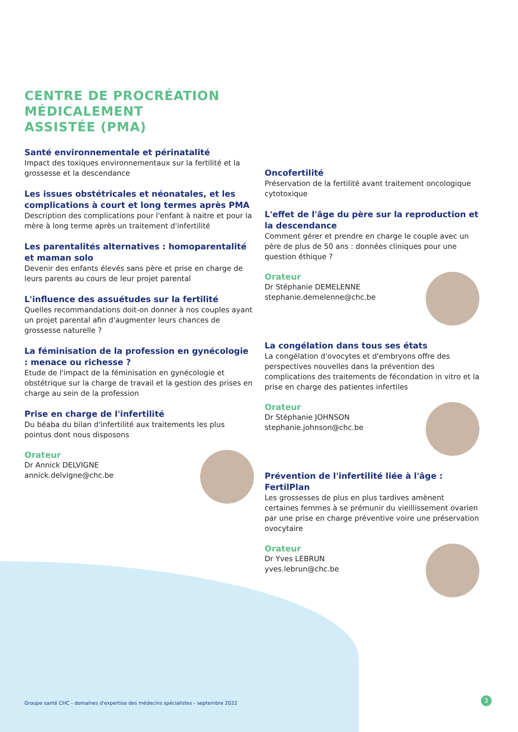CENTRE DE PROCRÉATION
MÉDICALEMENT
ASSISTÉE (PMA)
Santé environnementale et périnatalité
Impact des toxiques environnementaux sur la fertilité et la grossesse et la descendance
Les issues obstétricales et néonatales, et les complications à court et long termes après PMA
Description des complications pour l'enfant à naitre et pour la mère à long terme après un traitement d'infertilité
Les parentalités alternatives : homoparentalité et maman solo
Devenir des enfants élevés sans père et prise en charge de leurs parents au cours de leur projet parental
L'influence des assuétudes sur la fertilité
Quelles recommandations doit-on donner à nos couples ayant un projet parental afin d'augmenter leurs chances de grossesse naturelle ?
La féminisation de la profession en gynécologie : menace ou richesse ?
Etude de l'impact de la féminisation en gynécologie et obstétrique sur la charge de travail et la gestion des prises en charge au sein de la profession
Prise en charge de l'infertilité
Du béaba du bilan d'infertilité aux traitements les plus pointus dont nous disposons
Orateur
Dr Annick DELVIGNE
annick.delvigne@chc.be
Oncofertilité
Préservation de la fertilité avant traitement oncologique cytotoxique
L'effet de l'âge du père sur la reproduction et la descendance
Comment gérer et prendre en charge le couple avec un père de plus de 50 ans : données cliniques pour une question éthique ?
Orateur
Dr Stéphanie DEMELENNE
stephanie.demelenne@chc.be
La congélation dans tous ses états
La congélation d'ovocytes et d'embryons offre des perspectives nouvelles dans la prévention des complications des traitements de fécondation in vitro et la prise en charge des patientes infertiles
Orateur
Dr Stéphanie JOHNSON
stephanie.johnson@chc.be
Prévention de l'infertilité liée à l'âge : FertilPlan
Les grossesses de plus en plus tardives amènent certaines femmes à se prémunir du vieillissement ovarien par une prise en charge préventive voire une préservation ovocytaire
Orateur
Dr Yves LEBRUN
yves.lebrun@chc.be
Groupe santé CHC - domaines d'expertise des médecins spécialistes - septembre 2022
3